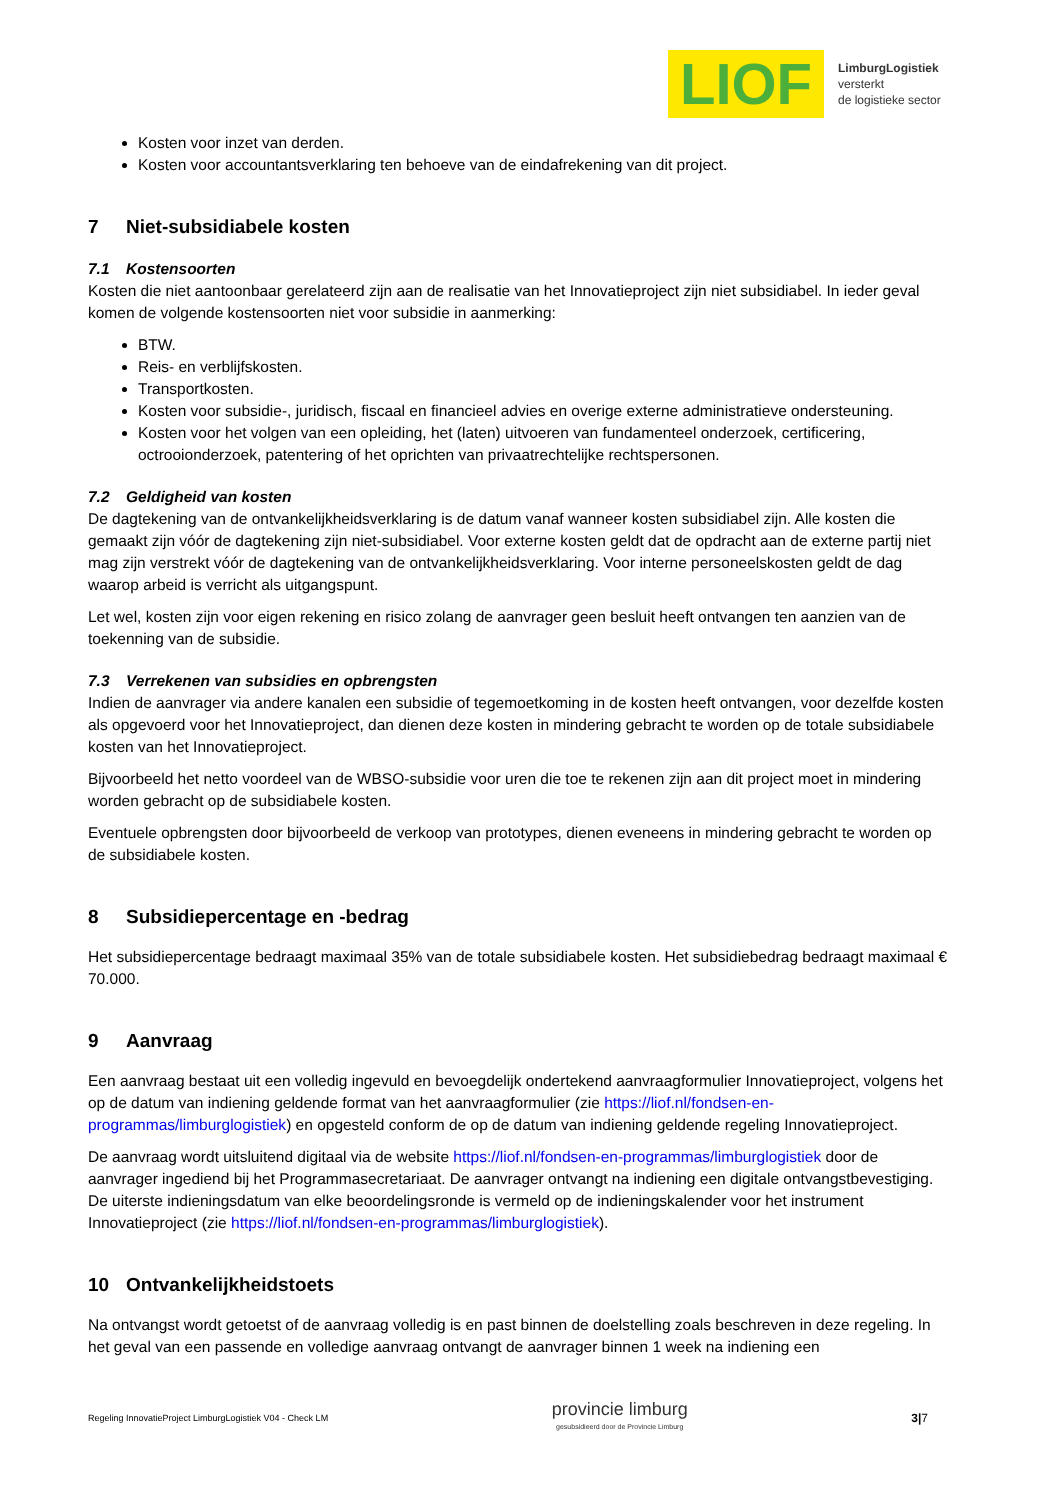LIOF
LimburgLogistiek
versterkt
de logistieke sector
Kosten voor inzet van derden.
Kosten voor accountantsverklaring ten behoeve van de eindafrekening van dit project.
7 Niet-subsidiabele kosten
7.1 Kostensoorten
Kosten die niet aantoonbaar gerelateerd zijn aan de realisatie van het Innovatieproject zijn niet subsidiabel. In ieder geval komen de volgende kostensoorten niet voor subsidie in aanmerking:
BTW.
Reis- en verblijfskosten.
Transportkosten.
Kosten voor subsidie-, juridisch, fiscaal en financieel advies en overige externe administratieve ondersteuning.
Kosten voor het volgen van een opleiding, het (laten) uitvoeren van fundamenteel onderzoek, certificering, octrooionderzoek, patentering of het oprichten van privaatrechtelijke rechtspersonen.
7.2 Geldigheid van kosten
De dagtekening van de ontvankelijkheidsverklaring is de datum vanaf wanneer kosten subsidiabel zijn. Alle kosten die gemaakt zijn vóór de dagtekening zijn niet-subsidiabel. Voor externe kosten geldt dat de opdracht aan de externe partij niet mag zijn verstrekt vóór de dagtekening van de ontvankelijkheidsverklaring. Voor interne personeelskosten geldt de dag waarop arbeid is verricht als uitgangspunt.
Let wel, kosten zijn voor eigen rekening en risico zolang de aanvrager geen besluit heeft ontvangen ten aanzien van de toekenning van de subsidie.
7.3 Verrekenen van subsidies en opbrengsten
Indien de aanvrager via andere kanalen een subsidie of tegemoetkoming in de kosten heeft ontvangen, voor dezelfde kosten als opgevoerd voor het Innovatieproject, dan dienen deze kosten in mindering gebracht te worden op de totale subsidiabele kosten van het Innovatieproject.
Bijvoorbeeld het netto voordeel van de WBSO-subsidie voor uren die toe te rekenen zijn aan dit project moet in mindering worden gebracht op de subsidiabele kosten.
Eventuele opbrengsten door bijvoorbeeld de verkoop van prototypes, dienen eveneens in mindering gebracht te worden op de subsidiabele kosten.
8 Subsidiepercentage en -bedrag
Het subsidiepercentage bedraagt maximaal 35% van de totale subsidiabele kosten. Het subsidiebedrag bedraagt maximaal € 70.000.
9 Aanvraag
Een aanvraag bestaat uit een volledig ingevuld en bevoegdelijk ondertekend aanvraagformulier Innovatieproject, volgens het op de datum van indiening geldende format van het aanvraagformulier (zie https://liof.nl/fondsen-en-programmas/limburglogistiek) en opgesteld conform de op de datum van indiening geldende regeling Innovatieproject.
De aanvraag wordt uitsluitend digitaal via de website https://liof.nl/fondsen-en-programmas/limburglogistiek door de aanvrager ingediend bij het Programmasecretariaat. De aanvrager ontvangt na indiening een digitale ontvangstbevestiging. De uiterste indieningsdatum van elke beoordelingsronde is vermeld op de indieningskalender voor het instrument Innovatieproject (zie https://liof.nl/fondsen-en-programmas/limburglogistiek).
10 Ontvankelijkheidstoets
Na ontvangst wordt getoetst of de aanvraag volledig is en past binnen de doelstelling zoals beschreven in deze regeling. In het geval van een passende en volledige aanvraag ontvangt de aanvrager binnen 1 week na indiening een
Regeling InnovatieProject LimburgLogistiek V04 - Check LM
provincie limburg
gesubsidieerd door de Provincie Limburg
3|7